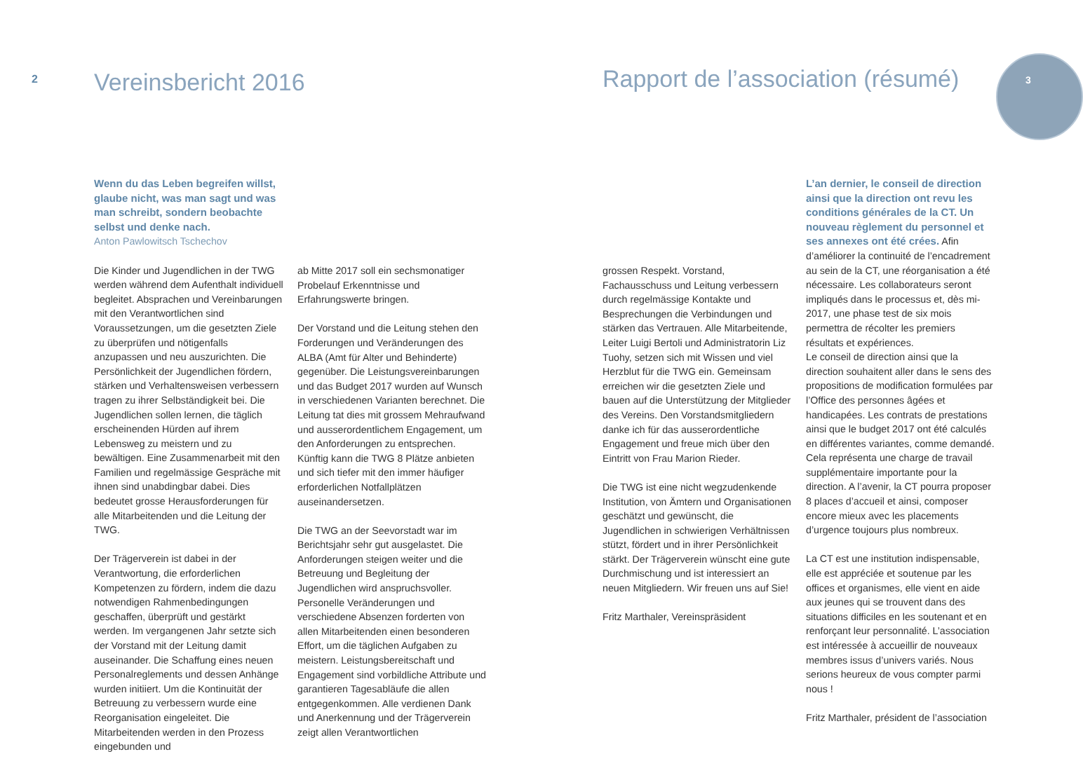2 Vereinsbericht 2016
Rapport de l’association (résumé)
3
Wenn du das Leben begreifen willst, glaube nicht, was man sagt und was man schreibt, sondern beobachte selbst und denke nach.
Anton Pawlowitsch Tschechov
Die Kinder und Jugendlichen in der TWG werden während dem Aufenthalt individuell begleitet. Absprachen und Vereinbarungen mit den Verantwortlichen sind Voraussetzungen, um die gesetzten Ziele zu überprüfen und nötigenfalls anzupassen und neu auszurichten. Die Persönlichkeit der Jugendlichen fördern, stärken und Verhaltensweisen verbessern tragen zu ihrer Selbständigkeit bei. Die Jugendlichen sollen lernen, die täglich erscheinenden Hürden auf ihrem Lebensweg zu meistern und zu bewältigen. Eine Zusammenarbeit mit den Familien und regelmässige Gespräche mit ihnen sind unabdingbar dabei. Dies bedeutet grosse Herausforderungen für alle Mitarbeitenden und die Leitung der TWG.
Der Trägerverein ist dabei in der Verantwortung, die erforderlichen Kompetenzen zu fördern, indem die dazu notwendigen Rahmenbedingungen geschaffen, überprüft und gestärkt werden. Im vergangenen Jahr setzte sich der Vorstand mit der Leitung damit auseinander. Die Schaffung eines neuen Personalreglements und dessen Anhänge wurden initiiert. Um die Kontinuität der Betreuung zu verbessern wurde eine Reorganisation eingeleitet. Die Mitarbeitenden werden in den Prozess eingebunden und
ab Mitte 2017 soll ein sechsmonatiger Probelauf Erkenntnisse und Erfahrungswerte bringen.
Der Vorstand und die Leitung stehen den Forderungen und Veränderungen des ALBA (Amt für Alter und Behinderte) gegenüber. Die Leistungsvereinbarungen und das Budget 2017 wurden auf Wunsch in verschiedenen Varianten berechnet. Die Leitung tat dies mit grossem Mehraufwand und ausserordentlichem Engagement, um den Anforderungen zu entsprechen. Künftig kann die TWG 8 Plätze anbieten und sich tiefer mit den immer häufiger erforderlichen Notfallplätzen auseinandersetzen.
Die TWG an der Seevorstadt war im Berichtsjahr sehr gut ausgelastet. Die Anforderungen steigen weiter und die Betreuung und Begleitung der Jugendlichen wird anspruchsvoller. Personelle Veränderungen und verschiedene Absenzen forderten von allen Mitarbeitenden einen besonderen Effort, um die täglichen Aufgaben zu meistern. Leistungsbereitschaft und Engagement sind vorbildliche Attribute und garantieren Tagesabläufe die allen entgegenkommen. Alle verdienen Dank und Anerkennung und der Trägerverein zeigt allen Verantwortlichen
grossen Respekt. Vorstand, Fachausschuss und Leitung verbessern durch regelmässige Kontakte und Besprechungen die Verbindungen und stärken das Vertrauen. Alle Mitarbeitende, Leiter Luigi Bertoli und Administratorin Liz Tuohy, setzen sich mit Wissen und viel Herzblut für die TWG ein. Gemeinsam erreichen wir die gesetzten Ziele und bauen auf die Unterstützung der Mitglieder des Vereins. Den Vorstandsmitgliedern danke ich für das ausserordentliche Engagement und freue mich über den Eintritt von Frau Marion Rieder.
Die TWG ist eine nicht wegzudenkende Institution, von Ämtern und Organisationen geschätzt und gewünscht, die Jugendlichen in schwierigen Verhältnissen stützt, fördert und in ihrer Persönlichkeit stärkt. Der Trägerverein wünscht eine gute Durchmischung und ist interessiert an neuen Mitgliedern. Wir freuen uns auf Sie!
Fritz Marthaler, Vereinspräsident
L’an dernier, le conseil de direction ainsi que la direction ont revu les conditions générales de la CT. Un nouveau règlement du personnel et ses annexes ont été crées. Afin d’améliorer la continuité de l’encadrement au sein de la CT, une réorganisation a été nécessaire. Les collaborateurs seront impliqués dans le processus et, dès mi-2017, une phase test de six mois permettra de récolter les premiers résultats et expériences.
Le conseil de direction ainsi que la direction souhaitent aller dans le sens des propositions de modification formulées par l’Office des personnes âgées et handicapées. Les contrats de prestations ainsi que le budget 2017 ont été calculés en différentes variantes, comme demandé. Cela représenta une charge de travail supplémentaire importante pour la direction. A l’avenir, la CT pourra proposer 8 places d’accueil et ainsi, composer encore mieux avec les placements d’urgence toujours plus nombreux.
La CT est une institution indispensable, elle est appréciée et soutenue par les offices et organismes, elle vient en aide aux jeunes qui se trouvent dans des situations difficiles en les soutenant et en renforçant leur personnalité. L’association est intéressée à accueillir de nouveaux membres issus d’univers variés. Nous serions heureux de vous compter parmi nous !
Fritz Marthaler, président de l’association